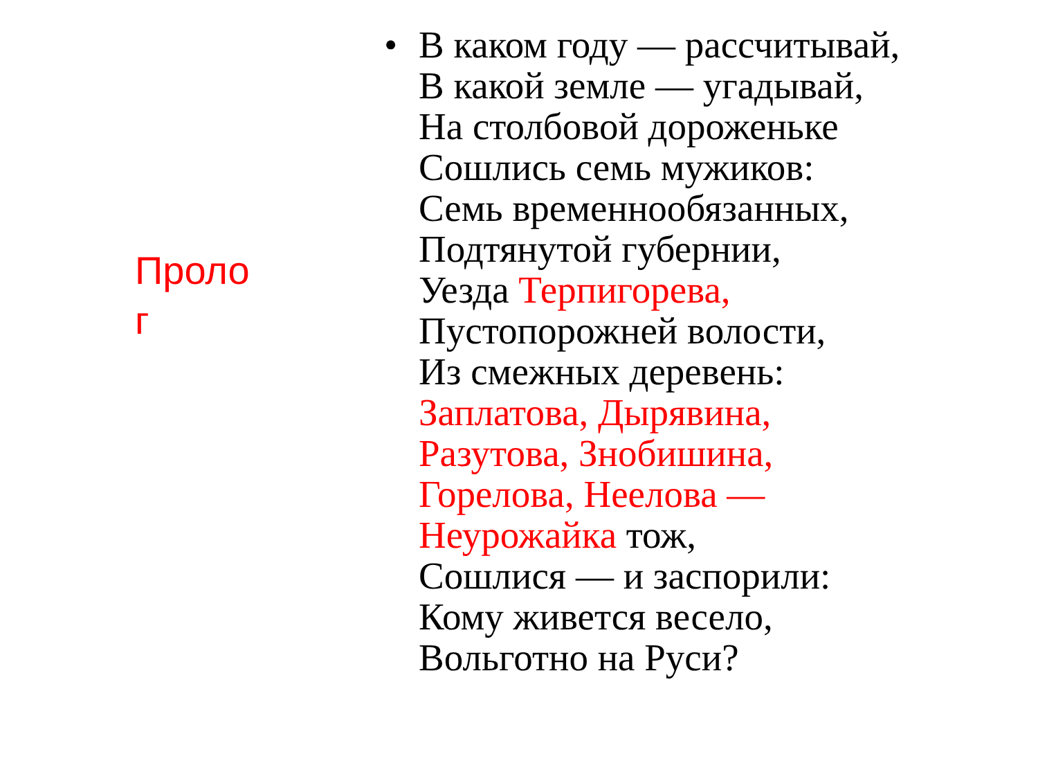Проло
г
• В каком году — рассчитывай,
В какой земле — угадывай,
На столбовой дороженьке
Сошлись семь мужиков:
Семь временнообязанных,
Подтянутой губернии,
Уезда Терпигорева,
Пустопорожней волости,
Из смежных деревень:
Заплатова, Дырявина,
Разутова, Знобишина,
Горелова, Неелова —
Неурожайка тож,
Сошлися — и заспорили:
Кому живется весело,
Вольготно на Руси?